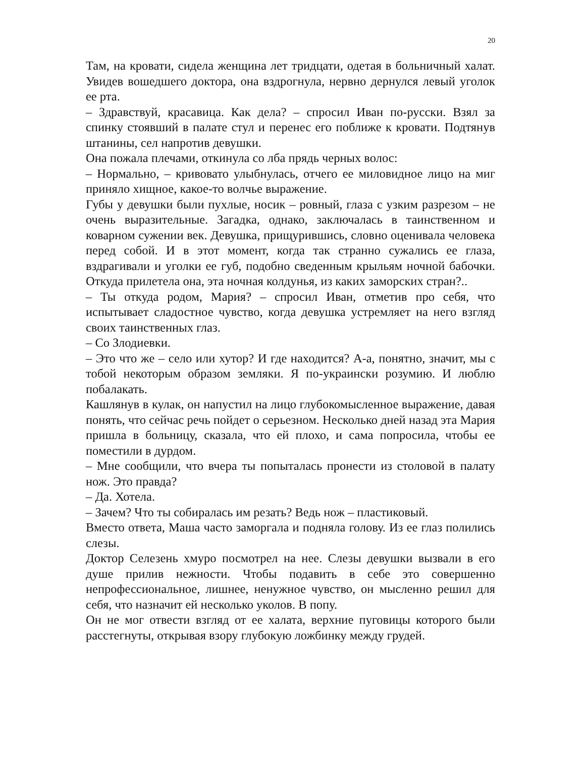20
Там, на кровати, сидела женщина лет тридцати, одетая в больничный халат. Увидев вошедшего доктора, она вздрогнула, нервно дернулся левый уголок ее рта.
– Здравствуй, красавица. Как дела? – спросил Иван по-русски. Взял за спинку стоявший в палате стул и перенес его поближе к кровати. Подтянув штанины, сел напротив девушки.
Она пожала плечами, откинула со лба прядь черных волос:
– Нормально, – кривовато улыбнулась, отчего ее миловидное лицо на миг приняло хищное, какое-то волчье выражение.
Губы у девушки были пухлые, носик – ровный, глаза с узким разрезом – не очень выразительные. Загадка, однако, заключалась в таинственном и коварном сужении век. Девушка, прищурившись, словно оценивала человека перед собой. И в этот момент, когда так странно сужались ее глаза, вздрагивали и уголки ее губ, подобно сведенным крыльям ночной бабочки. Откуда прилетела она, эта ночная колдунья, из каких заморских стран?..
– Ты откуда родом, Мария? – спросил Иван, отметив про себя, что испытывает сладостное чувство, когда девушка устремляет на него взгляд своих таинственных глаз.
– Со Злодиевки.
– Это что же – село или хутор? И где находится? А-а, понятно, значит, мы с тобой некоторым образом земляки. Я по-украински розумию. И люблю побалакать.
Кашлянув в кулак, он напустил на лицо глубокомысленное выражение, давая понять, что сейчас речь пойдет о серьезном. Несколько дней назад эта Мария пришла в больницу, сказала, что ей плохо, и сама попросила, чтобы ее поместили в дурдом.
– Мне сообщили, что вчера ты попыталась пронести из столовой в палату нож. Это правда?
– Да. Хотела.
– Зачем? Что ты собиралась им резать? Ведь нож – пластиковый.
Вместо ответа, Маша часто заморгала и подняла голову. Из ее глаз полились слезы.
Доктор Селезень хмуро посмотрел на нее. Слезы девушки вызвали в его душе прилив нежности. Чтобы подавить в себе это совершенно непрофессиональное, лишнее, ненужное чувство, он мысленно решил для себя, что назначит ей несколько уколов. В попу.
Он не мог отвести взгляд от ее халата, верхние пуговицы которого были расстегнуты, открывая взору глубокую ложбинку между грудей.